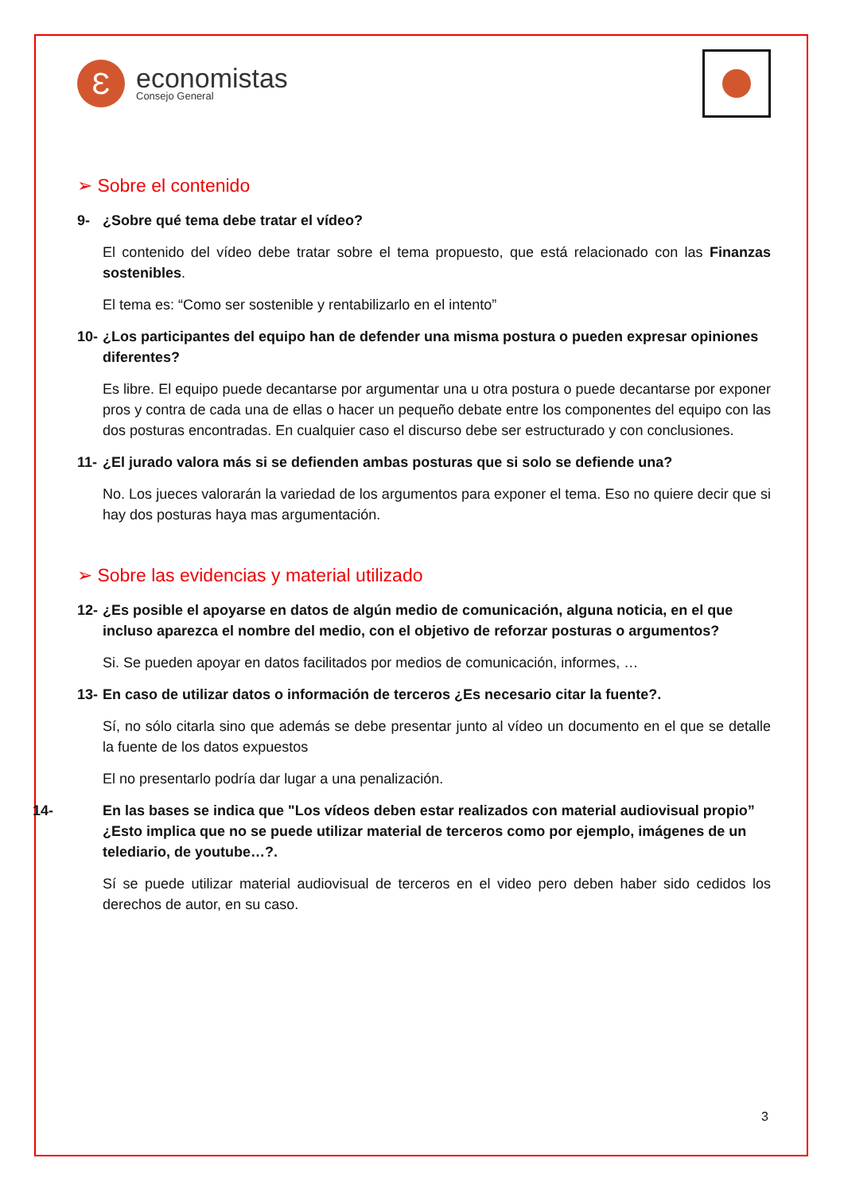Ɛ
economistas
Consejo General
➢ Sobre el contenido
9- ¿Sobre qué tema debe tratar el vídeo?
El contenido del vídeo debe tratar sobre el tema propuesto, que está relacionado con las Finanzas sostenibles.
El tema es: “Como ser sostenible y rentabilizarlo en el intento”
10- ¿Los participantes del equipo han de defender una misma postura o pueden expresar opiniones diferentes?
Es libre. El equipo puede decantarse por argumentar una u otra postura o puede decantarse por exponer pros y contra de cada una de ellas o hacer un pequeño debate entre los componentes del equipo con las dos posturas encontradas. En cualquier caso el discurso debe ser estructurado y con conclusiones.
11- ¿El jurado valora más si se defienden ambas posturas que si solo se defiende una?
No. Los jueces valorarán la variedad de los argumentos para exponer el tema. Eso no quiere decir que si hay dos posturas haya mas argumentación.
➢ Sobre las evidencias y material utilizado
12- ¿Es posible el apoyarse en datos de algún medio de comunicación, alguna noticia, en el que incluso aparezca el nombre del medio, con el objetivo de reforzar posturas o argumentos?
Si. Se pueden apoyar en datos facilitados por medios de comunicación, informes, …
13- En caso de utilizar datos o información de terceros ¿Es necesario citar la fuente?.
Sí, no sólo citarla sino que además se debe presentar junto al vídeo un documento en el que se detalle la fuente de los datos expuestos
El no presentarlo podría dar lugar a una penalización.
14- En las bases se indica que "Los vídeos deben estar realizados con material audiovisual propio” ¿Esto implica que no se puede utilizar material de terceros como por ejemplo, imágenes de un telediario, de youtube…?.
Sí se puede utilizar material audiovisual de terceros en el video pero deben haber sido cedidos los derechos de autor, en su caso.
3